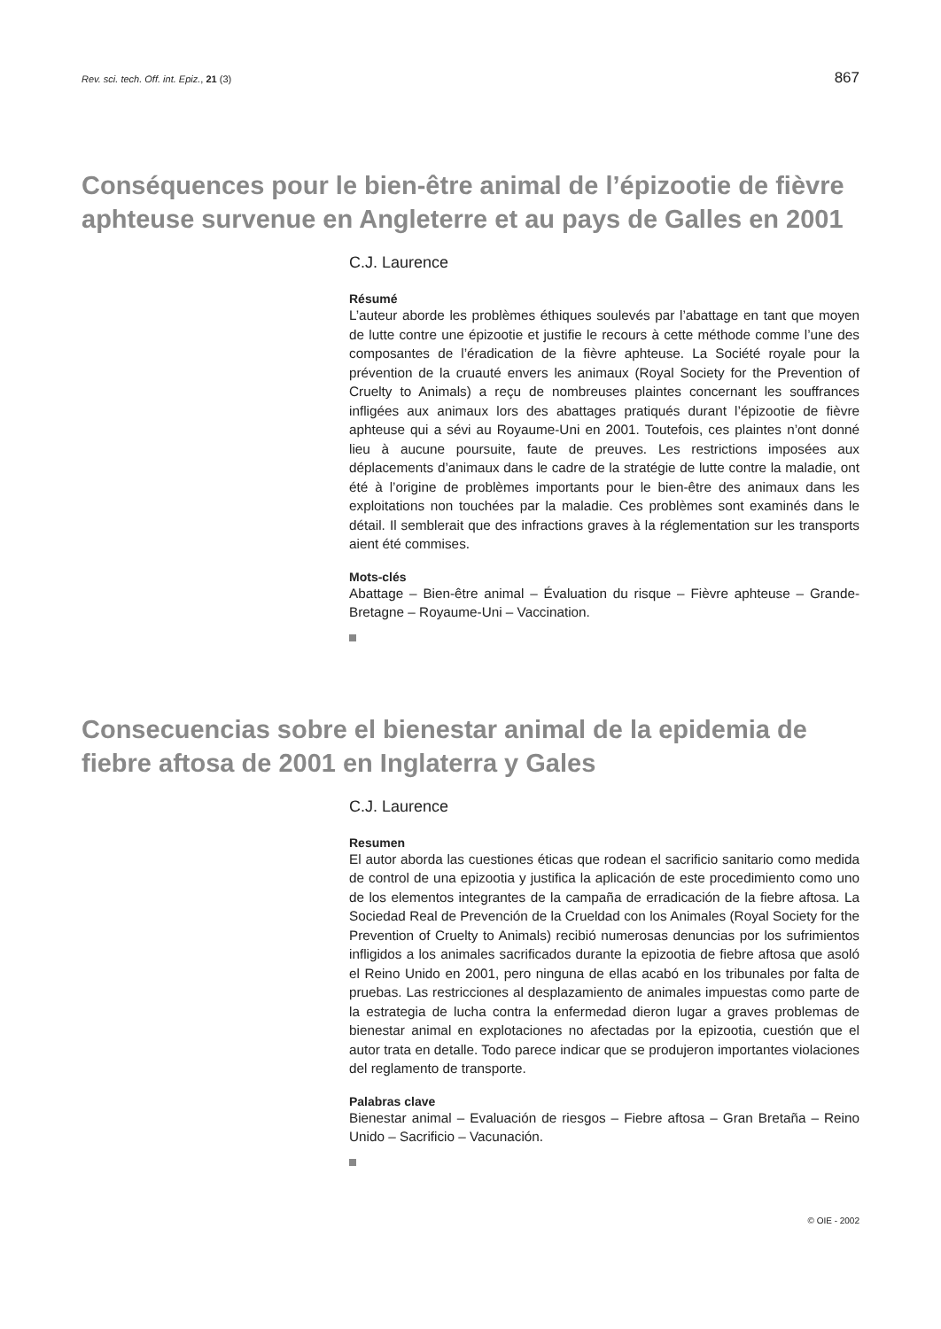Rev. sci. tech. Off. int. Epiz., 21 (3) 867
Conséquences pour le bien-être animal de l’épizootie de fièvre aphteuse survenue en Angleterre et au pays de Galles en 2001
C.J. Laurence
Résumé
L’auteur aborde les problèmes éthiques soulevés par l’abattage en tant que moyen de lutte contre une épizootie et justifie le recours à cette méthode comme l’une des composantes de l’éradication de la fièvre aphteuse. La Société royale pour la prévention de la cruauté envers les animaux (Royal Society for the Prevention of Cruelty to Animals) a reçu de nombreuses plaintes concernant les souffrances infligées aux animaux lors des abattages pratiqués durant l’épizootie de fièvre aphteuse qui a sévi au Royaume-Uni en 2001. Toutefois, ces plaintes n’ont donné lieu à aucune poursuite, faute de preuves. Les restrictions imposées aux déplacements d’animaux dans le cadre de la stratégie de lutte contre la maladie, ont été à l’origine de problèmes importants pour le bien-être des animaux dans les exploitations non touchées par la maladie. Ces problèmes sont examinés dans le détail. Il semblerait que des infractions graves à la réglementation sur les transports aient été commises.
Mots-clés
Abattage – Bien-être animal – Évaluation du risque – Fièvre aphteuse – Grande-Bretagne – Royaume-Uni – Vaccination.
Consecuencias sobre el bienestar animal de la epidemia de fiebre aftosa de 2001 en Inglaterra y Gales
C.J. Laurence
Resumen
El autor aborda las cuestiones éticas que rodean el sacrificio sanitario como medida de control de una epizootia y justifica la aplicación de este procedimiento como uno de los elementos integrantes de la campaña de erradicación de la fiebre aftosa. La Sociedad Real de Prevención de la Crueldad con los Animales (Royal Society for the Prevention of Cruelty to Animals) recibió numerosas denuncias por los sufrimientos infligidos a los animales sacrificados durante la epizootia de fiebre aftosa que asoló el Reino Unido en 2001, pero ninguna de ellas acabó en los tribunales por falta de pruebas. Las restricciones al desplazamiento de animales impuestas como parte de la estrategia de lucha contra la enfermedad dieron lugar a graves problemas de bienestar animal en explotaciones no afectadas por la epizootia, cuestión que el autor trata en detalle. Todo parece indicar que se produjeron importantes violaciones del reglamento de transporte.
Palabras clave
Bienestar animal – Evaluación de riesgos – Fiebre aftosa – Gran Bretaña – Reino Unido – Sacrificio – Vacunación.
© OIE - 2002